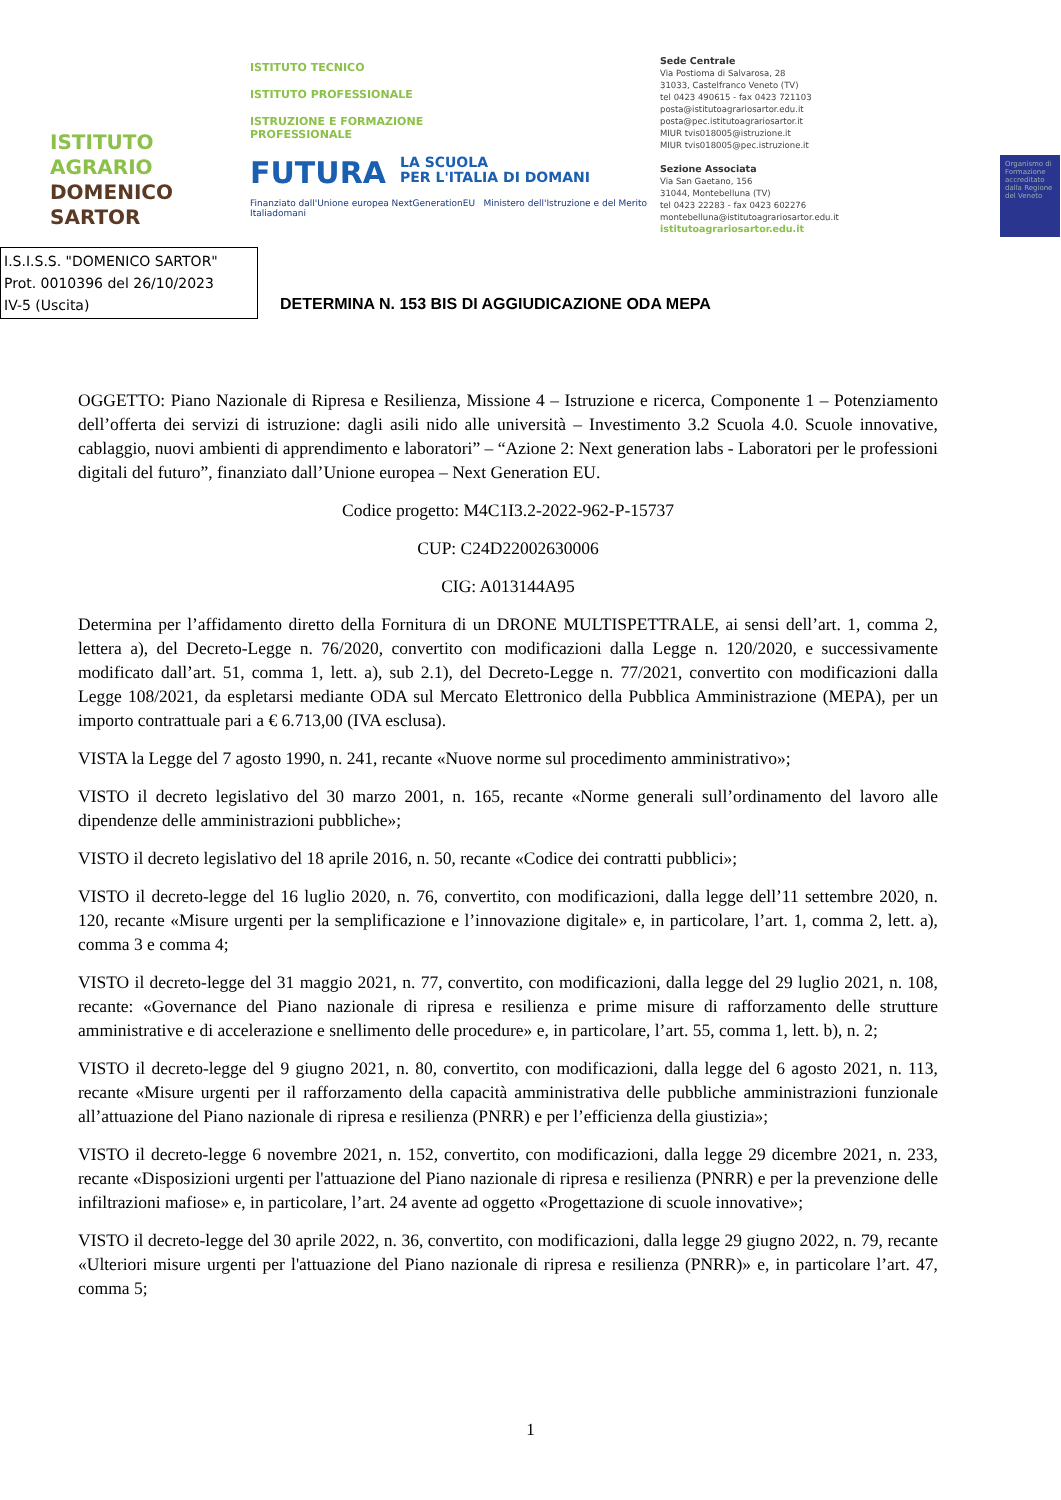ISTITUTO
AGRARIO
DOMENICO
SARTOR
ISTITUTO TECNICO
ISTITUTO PROFESSIONALE
ISTRUZIONE E FORMAZIONE
PROFESSIONALE
FUTURA LA SCUOLA
PER L'ITALIA DI DOMANI
Finanziato dall'Unione europea NextGenerationEU Ministero dell'Istruzione e del Merito Italiadomani
Sede Centrale
Via Postioma di Salvarosa, 28
31033, Castelfranco Veneto (TV)
tel 0423 490615 - fax 0423 721103
posta@istitutoagrariosartor.edu.it
posta@pec.istitutoagrariosartor.it
MIUR tvis018005@istruzione.it
MIUR tvis018005@pec.istruzione.it
Sezione Associata
Via San Gaetano, 156
31044, Montebelluna (TV)
tel 0423 22283 - fax 0423 602276
montebelluna@istitutoagrariosartor.edu.it
istitutoagrariosartor.edu.it
Organismo di Formazione accreditato dalla Regione del Veneto
I.S.I.S.S. "DOMENICO SARTOR"
Prot. 0010396 del 26/10/2023
IV-5 (Uscita)
DETERMINA N. 153 BIS DI AGGIUDICAZIONE ODA MEPA
OGGETTO: Piano Nazionale di Ripresa e Resilienza, Missione 4 – Istruzione e ricerca, Componente 1 – Potenziamento dell’offerta dei servizi di istruzione: dagli asili nido alle università – Investimento 3.2 Scuola 4.0. Scuole innovative, cablaggio, nuovi ambienti di apprendimento e laboratori” – “Azione 2: Next generation labs - Laboratori per le professioni digitali del futuro”, finanziato dall’Unione europea – Next Generation EU.
Codice progetto: M4C1I3.2-2022-962-P-15737
CUP: C24D22002630006
CIG: A013144A95
Determina per l’affidamento diretto della Fornitura di un DRONE MULTISPETTRALE, ai sensi dell’art. 1, comma 2, lettera a), del Decreto-Legge n. 76/2020, convertito con modificazioni dalla Legge n. 120/2020, e successivamente modificato dall’art. 51, comma 1, lett. a), sub 2.1), del Decreto-Legge n. 77/2021, convertito con modificazioni dalla Legge 108/2021, da espletarsi mediante ODA sul Mercato Elettronico della Pubblica Amministrazione (MEPA), per un importo contrattuale pari a € 6.713,00 (IVA esclusa).
VISTA la Legge del 7 agosto 1990, n. 241, recante «Nuove norme sul procedimento amministrativo»;
VISTO il decreto legislativo del 30 marzo 2001, n. 165, recante «Norme generali sull’ordinamento del lavoro alle dipendenze delle amministrazioni pubbliche»;
VISTO il decreto legislativo del 18 aprile 2016, n. 50, recante «Codice dei contratti pubblici»;
VISTO il decreto-legge del 16 luglio 2020, n. 76, convertito, con modificazioni, dalla legge dell’11 settembre 2020, n. 120, recante «Misure urgenti per la semplificazione e l’innovazione digitale» e, in particolare, l’art. 1, comma 2, lett. a), comma 3 e comma 4;
VISTO il decreto-legge del 31 maggio 2021, n. 77, convertito, con modificazioni, dalla legge del 29 luglio 2021, n. 108, recante: «Governance del Piano nazionale di ripresa e resilienza e prime misure di rafforzamento delle strutture amministrative e di accelerazione e snellimento delle procedure» e, in particolare, l’art. 55, comma 1, lett. b), n. 2;
VISTO il decreto-legge del 9 giugno 2021, n. 80, convertito, con modificazioni, dalla legge del 6 agosto 2021, n. 113, recante «Misure urgenti per il rafforzamento della capacità amministrativa delle pubbliche amministrazioni funzionale all’attuazione del Piano nazionale di ripresa e resilienza (PNRR) e per l’efficienza della giustizia»;
VISTO il decreto-legge 6 novembre 2021, n. 152, convertito, con modificazioni, dalla legge 29 dicembre 2021, n. 233, recante «Disposizioni urgenti per l'attuazione del Piano nazionale di ripresa e resilienza (PNRR) e per la prevenzione delle infiltrazioni mafiose» e, in particolare, l’art. 24 avente ad oggetto «Progettazione di scuole innovative»;
VISTO il decreto-legge del 30 aprile 2022, n. 36, convertito, con modificazioni, dalla legge 29 giugno 2022, n. 79, recante «Ulteriori misure urgenti per l'attuazione del Piano nazionale di ripresa e resilienza (PNRR)» e, in particolare l’art. 47, comma 5;
1